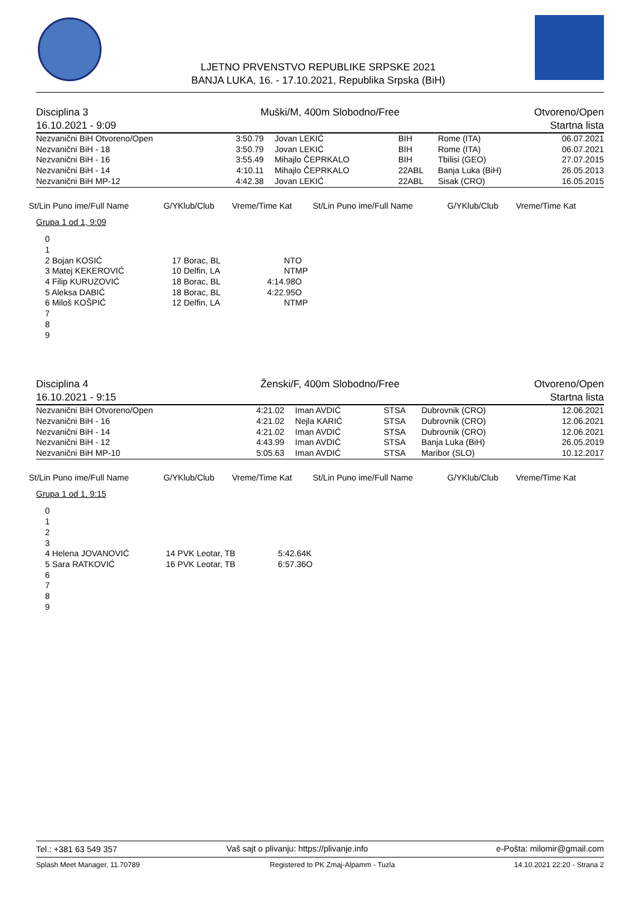LJETNO PRVENSTVO REPUBLIKE SRPSKE 2021
BANJA LUKA, 16. - 17.10.2021, Republika Srpska (BiH)
| Disciplina 3 | Muški/M, 400m Slobodno/Free | Otvoreno/Open |
| 16.10.2021 - 9:09 | | Startna lista |
| Nezvanični BiH Otvoreno/Open | 3:50.79 | Jovan LEKIĆ | BIH | Rome (ITA) | 06.07.2021 |
| Nezvanični BiH - 18 | 3:50.79 | Jovan LEKIĆ | BIH | Rome (ITA) | 06.07.2021 |
| Nezvanični BiH - 16 | 3:55.49 | Mihajlo ČEPRKALO | BIH | Tbilisi (GEO) | 27.07.2015 |
| Nezvanični BiH - 14 | 4:10.11 | Mihajlo ČEPRKALO | 22ABL | Banja Luka (BiH) | 26.05.2013 |
| Nezvanični BiH MP-12 | 4:42.38 | Jovan LEKIĆ | 22ABL | Sisak (CRO) | 16.05.2015 |
| St/Lin Puno ime/Full Name | G/YKlub/Club | Vreme/Time Kat | St/Lin Puno ime/Full Name | G/YKlub/Club | Vreme/Time Kat |
Grupa 1 od 1, 9:09
| 0 | | | |
| 1 | | | |
| 2 Bojan KOSIĆ | 17 Borac, BL | NT | O |
| 3 Matej KEKEROVIĆ | 10 Delfin, LA | NT | MP |
| 4 Filip KURUZOVIĆ | 18 Borac, BL | 4:14.98 | O |
| 5 Aleksa DABIĆ | 18 Borac, BL | 4:22.95 | O |
| 6 Miloš KOŠPIĆ | 12 Delfin, LA | NT | MP |
| 7 | | | |
| 8 | | | |
| 9 | | | |
| Disciplina 4 | Ženski/F, 400m Slobodno/Free | Otvoreno/Open |
| 16.10.2021 - 9:15 | | Startna lista |
| Nezvanični BiH Otvoreno/Open | 4:21.02 | Iman AVDIĆ | STSA | Dubrovnik (CRO) | 12.06.2021 |
| Nezvanični BiH - 16 | 4:21.02 | Nejla KARIĆ | STSA | Dubrovnik (CRO) | 12.06.2021 |
| Nezvanični BiH - 14 | 4:21.02 | Iman AVDIĆ | STSA | Dubrovnik (CRO) | 12.06.2021 |
| Nezvanični BiH - 12 | 4:43.99 | Iman AVDIĆ | STSA | Banja Luka (BiH) | 26.05.2019 |
| Nezvanični BiH MP-10 | 5:05.63 | Iman AVDIĆ | STSA | Maribor (SLO) | 10.12.2017 |
| St/Lin Puno ime/Full Name | G/YKlub/Club | Vreme/Time Kat | St/Lin Puno ime/Full Name | G/YKlub/Club | Vreme/Time Kat |
Grupa 1 od 1, 9:15
| 0 | | | |
| 1 | | | |
| 2 | | | |
| 3 | | | |
| 4 Helena JOVANOVIĆ | 14 PVK Leotar, TB | 5:42.64 | K |
| 5 Sara RATKOVIĆ | 16 PVK Leotar, TB | 6:57.36 | O |
| 6 | | | |
| 7 | | | |
| 8 | | | |
| 9 | | | |
| Tel.: +381 63 549 357 | Vaš sajt o plivanju: https://plivanje.info | e-Pošta: milomir@gmail.com |
| Splash Meet Manager, 11.70789 | Registered to PK Zmaj-Alpamm - Tuzla | 14.10.2021 22:20 - Strana 2 |